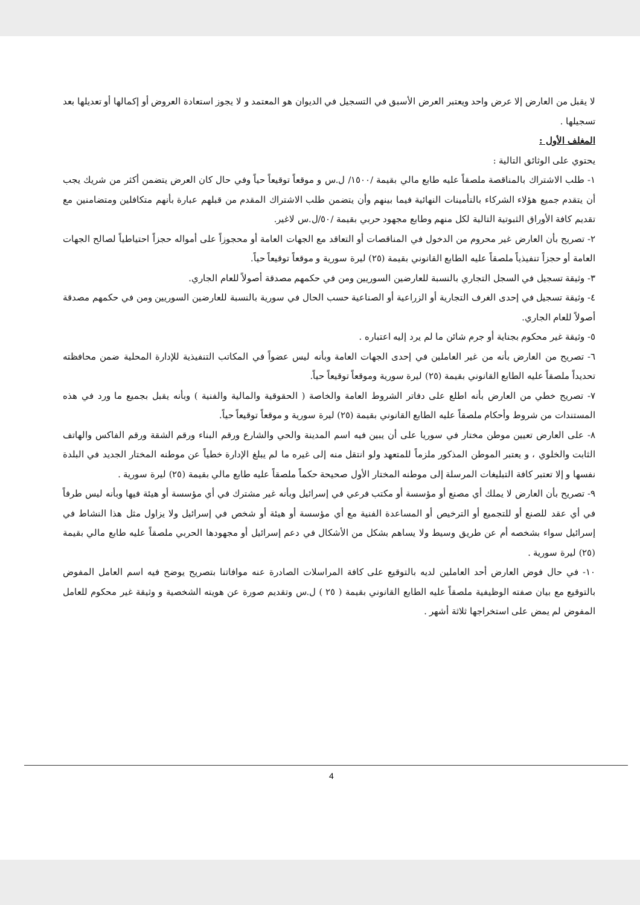لا يقبل من العارض إلا عرض واحد ويعتبر العرض الأسبق في التسجيل في الديوان هو المعتمد و لا يجوز استعادة العروض أو إكمالها أو تعديلها بعد تسجيلها .
المغلف الأول :
يحتوي على الوثائق التالية :
١- طلب الاشتراك بالمناقصة ملصقاً عليه طابع مالي بقيمة /١٥٠٠/ ل.س و موقعاً توقيعاً حياً وفي حال كان العرض يتضمن أكثر من شريك يجب أن يتقدم جميع هؤلاء الشركاء بالتأمينات النهائية فيما بينهم وأن يتضمن طلب الاشتراك المقدم من قبلهم عبارة بأنهم متكافلين ومتضامنين مع تقديم كافة الأوراق الثبوتية التالية لكل منهم وطابع مجهود حربي بقيمة /٥٠/ل.س لاغير.
٢- تصريح بأن العارض غير محروم من الدخول في المناقصات أو التعاقد مع الجهات العامة أو محجوزاً على أمواله حجزاً احتياطياً لصالح الجهات العامة أو حجزاً تنفيذياً ملصقاً عليه الطابع القانوني بقيمة (٢٥) ليرة سورية و موقعاً توقيعاً حياً.
٣- وثيقة تسجيل في السجل التجاري بالنسبة للعارضين السوريين ومن في حكمهم مصدقة أصولاً للعام الجاري.
٤- وثيقة تسجيل في إحدى الغرف التجارية أو الزراعية أو الصناعية حسب الحال في سورية بالنسبة للعارضين السوريين ومن في حكمهم مصدقة أصولاً للعام الجاري.
٥- وثيقة غير محكوم بجناية أو جرم شائن ما لم يرد إليه اعتباره .
٦- تصريح من العارض بأنه من غير العاملين في إحدى الجهات العامة وبأنه ليس عضواً في المكاتب التنفيذية للإدارة المحلية ضمن محافظته تحديداً ملصقاً عليه الطابع القانوني بقيمة (٢٥) ليرة سورية وموقعاً توقيعاً حياً.
٧- تصريح خطي من العارض بأنه اطلع على دفاتر الشروط العامة والخاصة ( الحقوقية والمالية والفنية ) وبأنه يقبل بجميع ما ورد في هذه المستندات من شروط وأحكام ملصقاً عليه الطابع القانوني بقيمة (٢٥) ليرة سورية و موقعاً توقيعاً حياً.
٨- على العارض تعيين موطن مختار في سوريا على أن يبين فيه اسم المدينة والحي والشارع ورقم البناء ورقم الشقة ورقم الفاكس والهاتف الثابت والخلوي ، و يعتبر الموطن المذكور ملزماً للمتعهد ولو انتقل منه إلى غيره ما لم يبلغ الإدارة خطياً عن موطنه المختار الجديد في البلدة نفسها و إلا تعتبر كافة التبليغات المرسلة إلى موطنه المختار الأول صحيحة حكماً ملصقاً عليه طابع مالي بقيمة (٢٥) ليرة سورية .
٩- تصريح بأن العارض لا يملك أي مصنع أو مؤسسة أو مكتب فرعي في إسرائيل وبأنه غير مشترك في أي مؤسسة أو هيئة فيها وبأنه ليس طرفاً في أي عقد للصنع أو للتجميع أو الترخيص أو المساعدة الفنية مع أي مؤسسة أو هيئة أو شخص في إسرائيل ولا يزاول مثل هذا النشاط في إسرائيل سواء بشخصه أم عن طريق وسيط ولا يساهم بشكل من الأشكال في دعم إسرائيل أو مجهودها الحربي ملصقاً عليه طابع مالي بقيمة (٢٥) ليرة سورية .
١٠- في حال فوض العارض أحد العاملين لديه بالتوقيع على كافة المراسلات الصادرة عنه موافاتنا بتصريح يوضح فيه اسم العامل المفوض بالتوقيع مع بيان صفته الوظيفية ملصقاً عليه الطابع القانوني بقيمة ( ٢٥ ) ل.س وتقديم صورة عن هويته الشخصية و وثيقة غير محكوم للعامل المفوض لم يمض على استخراجها ثلاثة أشهر .
4